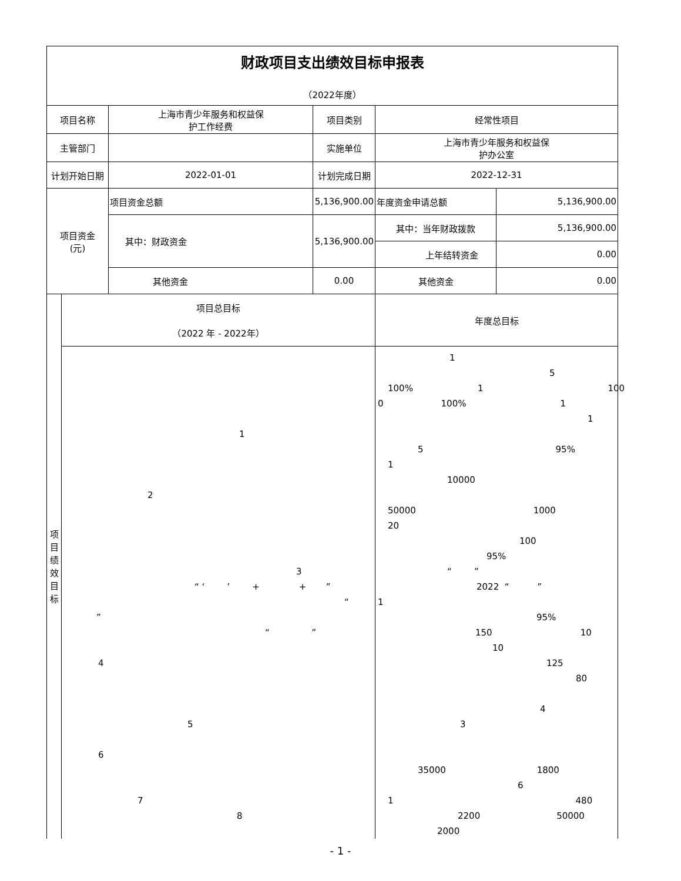| 财政项目支出绩效目标申报表 （2022年度） | | | | | |
| 项目名称 | | 上海市青少年服务和权益保 护工作经费 | 项目类别 | 经常性项目 | |
| 主管部门 | | | 实施单位 | 上海市青少年服务和权益保 护办公室 | |
| 计划开始日期 | | 2022-01-01 | 计划完成日期 | 2022-12-31 | |
| 项目资金 (元) | | 项目资金总额 | 5,136,900.00 | 年度资金申请总额 | 5,136,900.00 |
| | | 其中：财政资金 | 5,136,900.00 | 其中：当年财政拨款 | 5,136,900.00 |
| | | | | 上年结转资金 | 0.00 |
| | | 其他资金 | 0.00 | 其他资金 | 0.00 |
| 项 目 绩 效 目 标 | 项目总目标 （2022 年 - 2022年） | | | 年度总目标 | |
| | 1 2 3 “ ‘ ’ + + ” “ ” “ ” 4 5 6 7 8 | | | 1 5 100% 1 100 0 100% 1 1 5 95% 1 10000 50000 1000 20 100 95% “ ” 2022 “ ” 1 95% 150 10 10 125 80 4 3 35000 1800 6 1 480 2200 50000 2000 | |
- 1 -